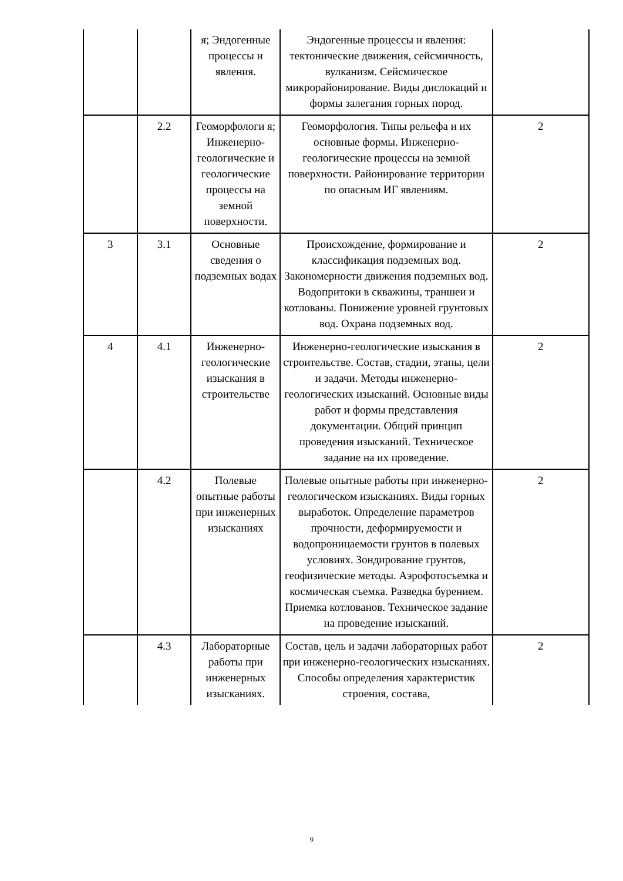| | | я; Эндогенные процессы и явления. | Эндогенные процессы и явления: тектонические движения, сейсмичность, вулканизм. Сейсмическое микрорайонирование. Виды дислокаций и формы залегания горных пород. | |
| | 2.2 | Геоморфологи я; Инженерно-геологические и геологические процессы на земной поверхности. | Геоморфология. Типы рельефа и их основные формы. Инженерно-геологические процессы на земной поверхности. Районирование территории по опасным ИГ явлениям. | 2 |
| 3 | 3.1 | Основные сведения о подземных водах | Происхождение, формирование и классификация подземных вод. Закономерности движения подземных вод. Водопритоки в скважины, траншеи и котлованы. Понижение уровней грунтовых вод. Охрана подземных вод. | 2 |
| 4 | 4.1 | Инженерно-геологические изыскания в строительстве | Инженерно-геологические изыскания в строительстве. Состав, стадии, этапы, цели и задачи. Методы инженерно-геологических изысканий. Основные виды работ и формы представления документации. Общий принцип проведения изысканий. Техническое задание на их проведение. | 2 |
| | 4.2 | Полевые опытные работы при инженерных изысканиях | Полевые опытные работы при инженерно-геологическом изысканиях. Виды горных выработок. Определение параметров прочности, деформируемости и водопроницаемости грунтов в полевых условиях. Зондирование грунтов, геофизические методы. Аэрофотосъемка и космическая съемка. Разведка бурением. Приемка котлованов. Техническое задание на проведение изысканий. | 2 |
| | 4.3 | Лабораторные работы при инженерных изысканиях. | Состав, цель и задачи лабораторных работ при инженерно-геологических изысканиях. Способы определения характеристик строения, состава, | 2 |
9